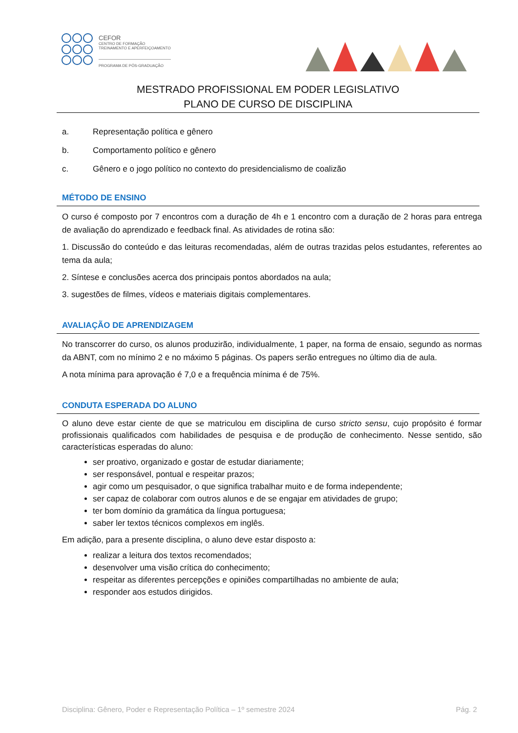CEFOR
CENTRO DE FORMAÇÃO
TREINAMENTO E APERFEIÇOAMENTO
PROGRAMA DE PÓS-GRADUAÇÃO
MESTRADO PROFISSIONAL EM PODER LEGISLATIVO
PLANO DE CURSO DE DISCIPLINA
a. Representação política e gênero
b. Comportamento político e gênero
c. Gênero e o jogo político no contexto do presidencialismo de coalizão
MÉTODO DE ENSINO
O curso é composto por 7 encontros com a duração de 4h e 1 encontro com a duração de 2 horas para entrega de avaliação do aprendizado e feedback final. As atividades de rotina são:
1. Discussão do conteúdo e das leituras recomendadas, além de outras trazidas pelos estudantes, referentes ao tema da aula;
2. Síntese e conclusões acerca dos principais pontos abordados na aula;
3. sugestões de filmes, vídeos e materiais digitais complementares.
AVALIAÇÃO DE APRENDIZAGEM
No transcorrer do curso, os alunos produzirão, individualmente, 1 paper, na forma de ensaio, segundo as normas da ABNT, com no mínimo 2 e no máximo 5 páginas. Os papers serão entregues no último dia de aula.
A nota mínima para aprovação é 7,0 e a frequência mínima é de 75%.
CONDUTA ESPERADA DO ALUNO
O aluno deve estar ciente de que se matriculou em disciplina de curso stricto sensu, cujo propósito é formar profissionais qualificados com habilidades de pesquisa e de produção de conhecimento. Nesse sentido, são características esperadas do aluno:
ser proativo, organizado e gostar de estudar diariamente;
ser responsável, pontual e respeitar prazos;
agir como um pesquisador, o que significa trabalhar muito e de forma independente;
ser capaz de colaborar com outros alunos e de se engajar em atividades de grupo;
ter bom domínio da gramática da língua portuguesa;
saber ler textos técnicos complexos em inglês.
Em adição, para a presente disciplina, o aluno deve estar disposto a:
realizar a leitura dos textos recomendados;
desenvolver uma visão crítica do conhecimento;
respeitar as diferentes percepções e opiniões compartilhadas no ambiente de aula;
responder aos estudos dirigidos.
Disciplina: Gênero, Poder e Representação Política – 1º semestre 2024 Pág. 2